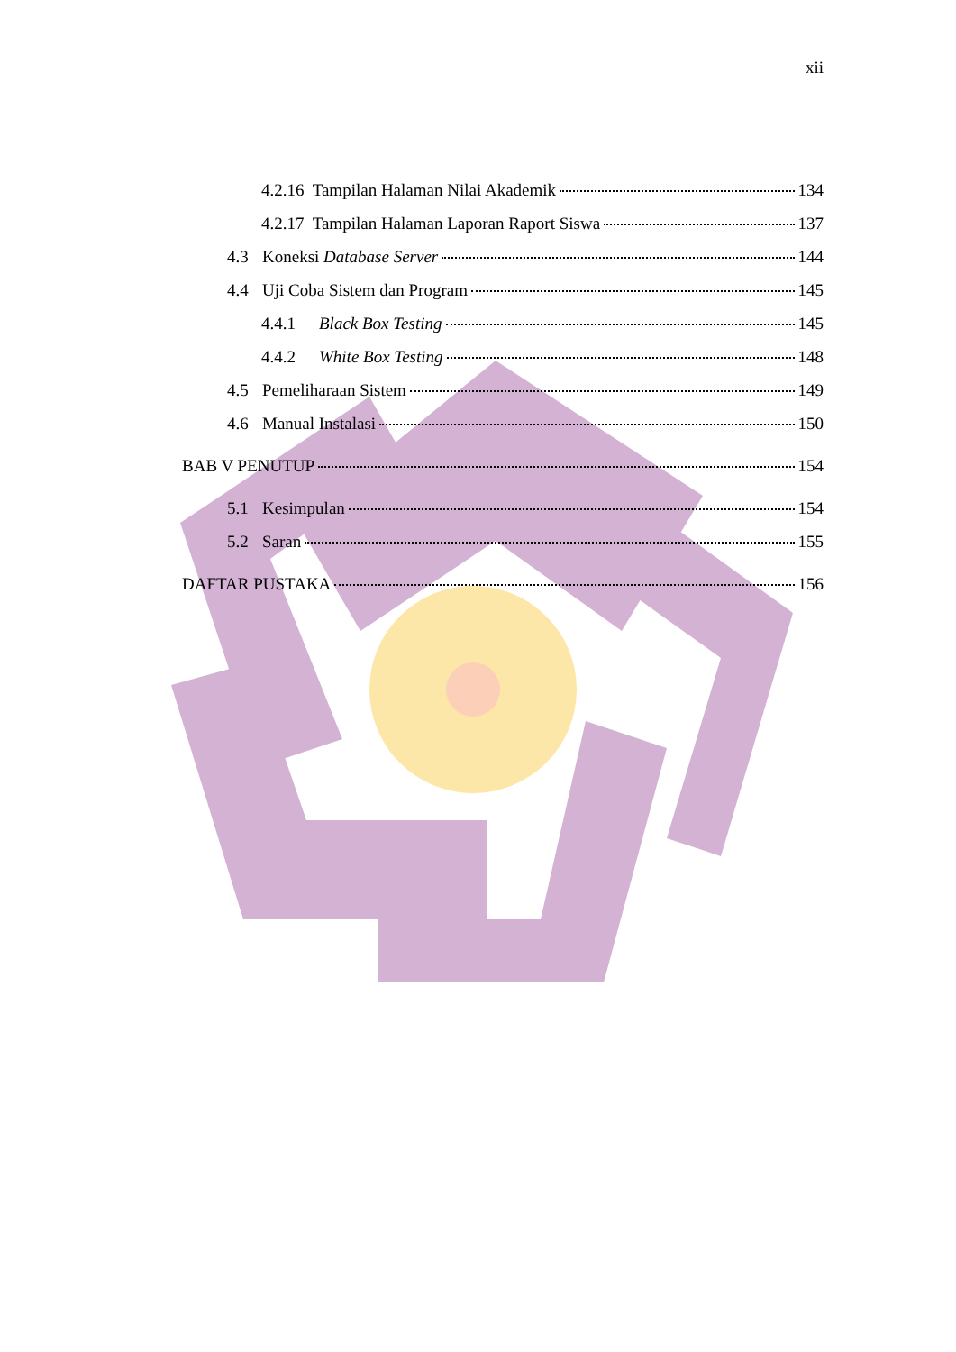xii
4.2.16 Tampilan Halaman Nilai Akademik 134
4.2.17 Tampilan Halaman Laporan Raport Siswa 137
4.3 Koneksi Database Server 144
4.4 Uji Coba Sistem dan Program 145
4.4.1 Black Box Testing 145
4.4.2 White Box Testing 148
4.5 Pemeliharaan Sistem 149
4.6 Manual Instalasi 150
BAB V PENUTUP 154
5.1 Kesimpulan 154
5.2 Saran 155
DAFTAR PUSTAKA 156